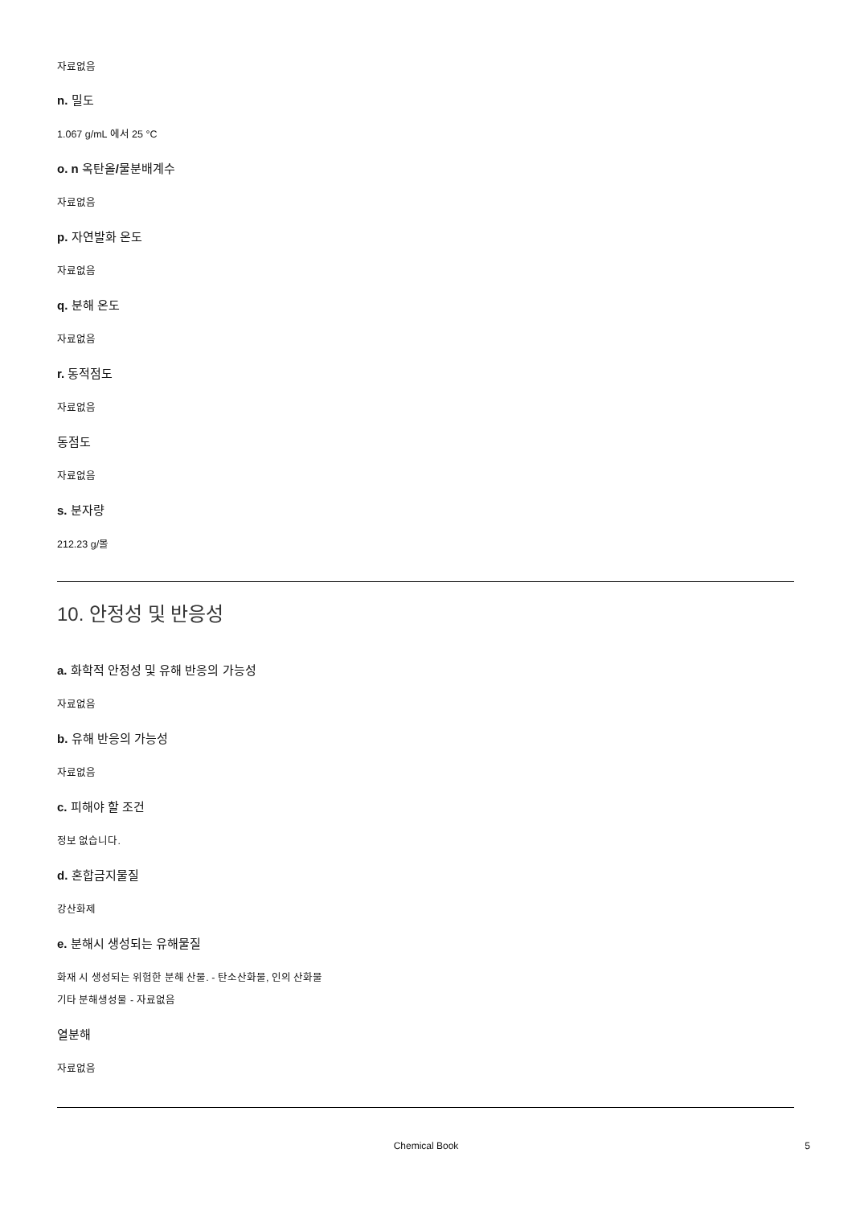자료없음
n. 밀도
1.067 g/mL 에서 25 °C
o. n 옥탄올/물분배계수
자료없음
p. 자연발화 온도
자료없음
q. 분해 온도
자료없음
r. 동적점도
자료없음
동점도
자료없음
s. 분자량
212.23 g/몰
10. 안정성 및 반응성
a. 화학적 안정성 및 유해 반응의 가능성
자료없음
b. 유해 반응의 가능성
자료없음
c. 피해야 할 조건
정보 없습니다.
d. 혼합금지물질
강산화제
e. 분해시 생성되는 유해물질
화재 시 생성되는 위험한 분해 산물. - 탄소산화물, 인의 산화물
기타 분해생성물 - 자료없음
열분해
자료없음
Chemical Book
5